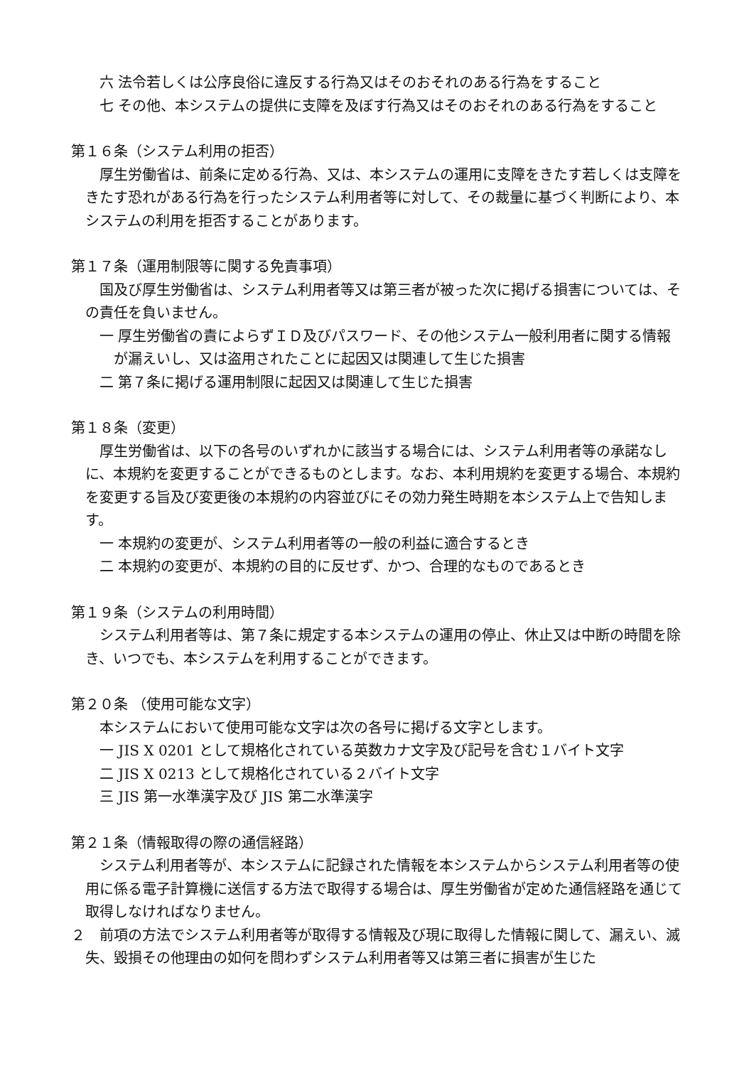六 法令若しくは公序良俗に違反する行為又はそのおそれのある行為をすること
七 その他、本システムの提供に支障を及ぼす行為又はそのおそれのある行為をすること
第１６条（システム利用の拒否）
厚生労働省は、前条に定める行為、又は、本システムの運用に支障をきたす若しくは支障をきたす恐れがある行為を行ったシステム利用者等に対して、その裁量に基づく判断により、本システムの利用を拒否することがあります。
第１７条（運用制限等に関する免責事項）
国及び厚生労働省は、システム利用者等又は第三者が被った次に掲げる損害については、その責任を負いません。
一 厚生労働省の責によらずＩＤ及びパスワード、その他システム一般利用者に関する情報が漏えいし、又は盗用されたことに起因又は関連して生じた損害
二 第７条に掲げる運用制限に起因又は関連して生じた損害
第１８条（変更）
厚生労働省は、以下の各号のいずれかに該当する場合には、システム利用者等の承諾なしに、本規約を変更することができるものとします。なお、本利用規約を変更する場合、本規約を変更する旨及び変更後の本規約の内容並びにその効力発生時期を本システム上で告知します。
一 本規約の変更が、システム利用者等の一般の利益に適合するとき
二 本規約の変更が、本規約の目的に反せず、かつ、合理的なものであるとき
第１９条（システムの利用時間）
システム利用者等は、第７条に規定する本システムの運用の停止、休止又は中断の時間を除き、いつでも、本システムを利用することができます。
第２０条 （使用可能な文字）
本システムにおいて使用可能な文字は次の各号に掲げる文字とします。
一 JIS X 0201 として規格化されている英数カナ文字及び記号を含む１バイト文字
二 JIS X 0213 として規格化されている２バイト文字
三 JIS 第一水準漢字及び JIS 第二水準漢字
第２１条（情報取得の際の通信経路）
システム利用者等が、本システムに記録された情報を本システムからシステム利用者等の使用に係る電子計算機に送信する方法で取得する場合は、厚生労働省が定めた通信経路を通じて取得しなければなりません。
２　前項の方法でシステム利用者等が取得する情報及び現に取得した情報に関して、漏えい、滅失、毀損その他理由の如何を問わずシステム利用者等又は第三者に損害が生じた